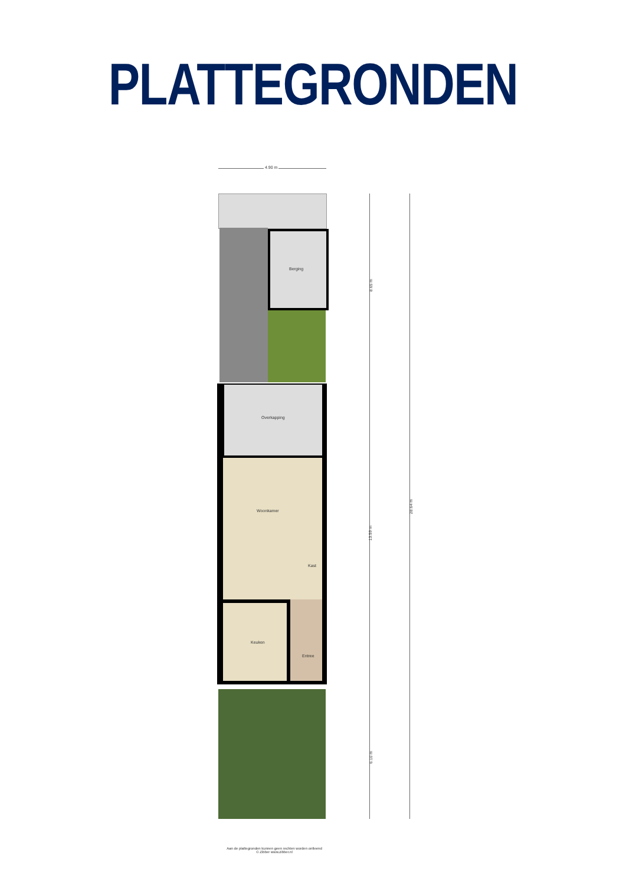PLATTEGRONDEN
4.90 m
Berging
Overkapping
Woonkamer
Kast
Keuken
Entree
8.65 m
13.59 m
6.10 m
28.64 m
Aan de plattegronden kunnen geen rechten worden ontleend
© Zibber www.zibber.nl